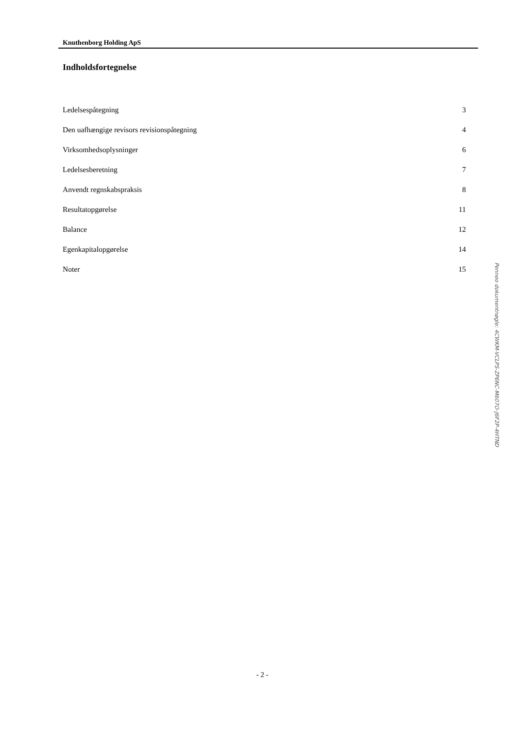Knuthenborg Holding ApS
Indholdsfortegnelse
| Ledelsespåtegning | 3 |
| Den uafhængige revisors revisionspåtegning | 4 |
| Virksomhedsoplysninger | 6 |
| Ledelsesberetning | 7 |
| Anvendt regnskabspraksis | 8 |
| Resultatopgørelse | 11 |
| Balance | 12 |
| Egenkapitalopgørelse | 14 |
| Noter | 15 |
- 2 -
Penneo dokumentnøgle: 4CWKM-VCLPS-ZP6NC-M607O-J6F2P-4HTND